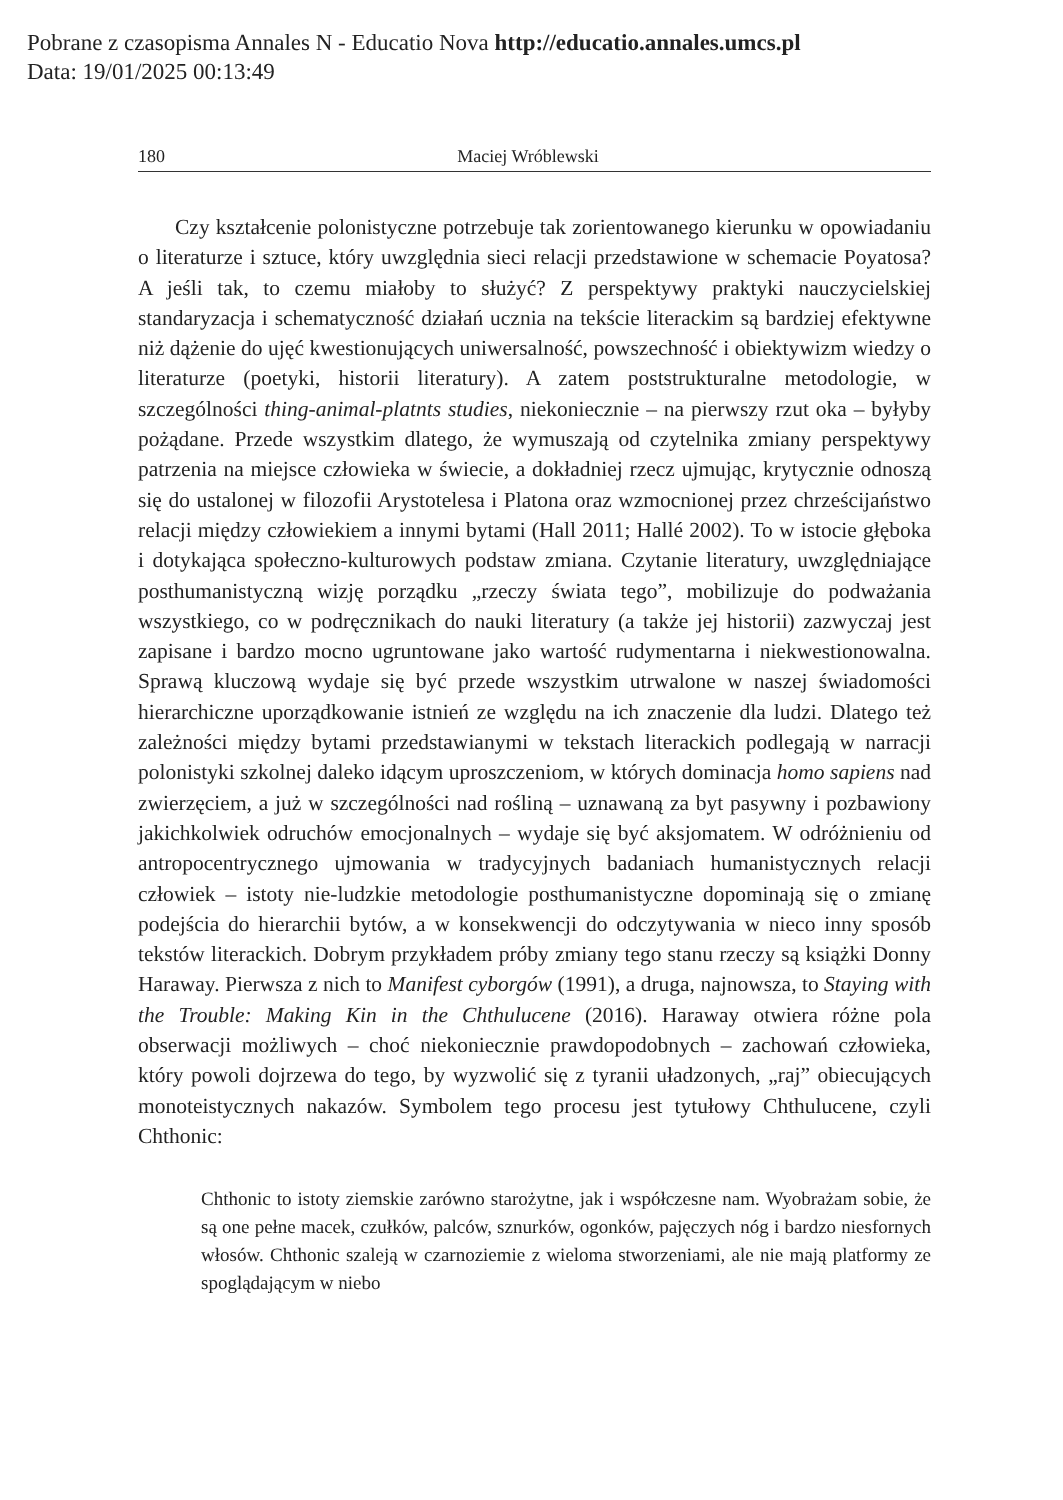Pobrane z czasopisma Annales N - Educatio Nova http://educatio.annales.umcs.pl
Data: 19/01/2025 00:13:49
180 Maciej Wróblewski
Czy kształcenie polonistyczne potrzebuje tak zorientowanego kierunku w opowiadaniu o literaturze i sztuce, który uwzględnia sieci relacji przedstawione w schemacie Poyatosa? A jeśli tak, to czemu miałoby to służyć? Z perspektywy praktyki nauczycielskiej standaryzacja i schematyczność działań ucznia na tekście literackim są bardziej efektywne niż dążenie do ujęć kwestionujących uniwersalność, powszechność i obiektywizm wiedzy o literaturze (poetyki, historii literatury). A zatem poststrukturalne metodologie, w szczególności thing-animal-platnts studies, niekoniecznie – na pierwszy rzut oka – byłyby pożądane. Przede wszystkim dlatego, że wymuszają od czytelnika zmiany perspektywy patrzenia na miejsce człowieka w świecie, a dokładniej rzecz ujmując, krytycznie odnoszą się do ustalonej w filozofii Arystotelesa i Platona oraz wzmocnionej przez chrześcijaństwo relacji między człowiekiem a innymi bytami (Hall 2011; Hallé 2002). To w istocie głęboka i dotykająca społeczno-kulturowych podstaw zmiana. Czytanie literatury, uwzględniające posthumanistyczną wizję porządku „rzeczy świata tego”, mobilizuje do podważania wszystkiego, co w podręcznikach do nauki literatury (a także jej historii) zazwyczaj jest zapisane i bardzo mocno ugruntowane jako wartość rudymentarna i niekwestionowalna. Sprawą kluczową wydaje się być przede wszystkim utrwalone w naszej świadomości hierarchiczne uporządkowanie istnień ze względu na ich znaczenie dla ludzi. Dlatego też zależności między bytami przedstawianymi w tekstach literackich podlegają w narracji polonistyki szkolnej daleko idącym uproszczeniom, w których dominacja homo sapiens nad zwierzęciem, a już w szczególności nad rośliną – uznawaną za byt pasywny i pozbawiony jakichkolwiek odruchów emocjonalnych – wydaje się być aksjomatem. W odróżnieniu od antropocentrycznego ujmowania w tradycyjnych badaniach humanistycznych relacji człowiek – istoty nie-ludzkie metodologie posthumanistyczne dopominają się o zmianę podejścia do hierarchii bytów, a w konsekwencji do odczytywania w nieco inny sposób tekstów literackich. Dobrym przykładem próby zmiany tego stanu rzeczy są książki Donny Haraway. Pierwsza z nich to Manifest cyborgów (1991), a druga, najnowsza, to Staying with the Trouble: Making Kin in the Chthulucene (2016). Haraway otwiera różne pola obserwacji możliwych – choć niekoniecznie prawdopodobnych – zachowań człowieka, który powoli dojrzewa do tego, by wyzwolić się z tyranii uładzonych, „raj” obiecujących monoteistycznych nakazów. Symbolem tego procesu jest tytułowy Chthulucene, czyli Chthonic:
Chthonic to istoty ziemskie zarówno starożytne, jak i współczesne nam. Wyobrażam sobie, że są one pełne macek, czułków, palców, sznurków, ogonków, pajęczych nóg i bardzo niesfornych włosów. Chthonic szaleją w czarnoziemie z wieloma stworzeniami, ale nie mają platformy ze spoglądającym w niebo